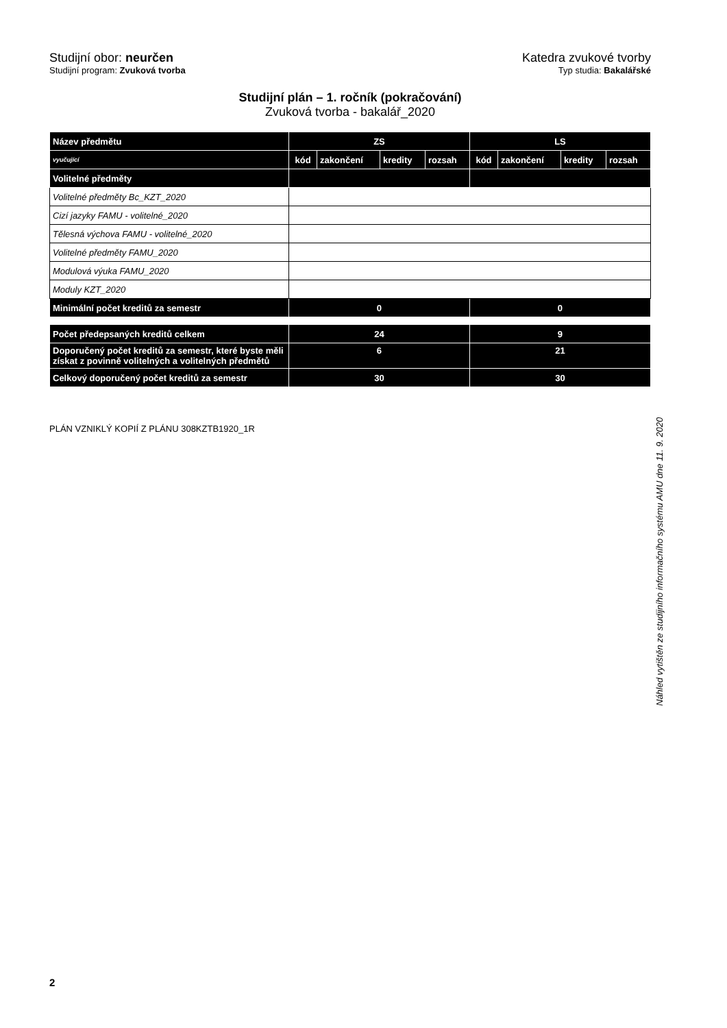Studijní obor: neurčen
Studijní program: Zvuková tvorba
Katedra zvukové tvorby
Typ studia: Bakalářské
Studijní plán – 1. ročník (pokračování)
Zvuková tvorba - bakalář_2020
| Název předmětu | ZS | | | | LS | | | |
| --- | --- | --- | --- | --- | --- | --- | --- | --- |
| vyučující | kód | zakončení | kredity | rozsah | kód | zakončení | kredity | rozsah |
| Volitelné předměty | | | | | | | | |
| Volitelné předměty Bc_KZT_2020 | | | | | | | | |
| Cizí jazyky FAMU - volitelné_2020 | | | | | | | | |
| Tělesná výchova FAMU - volitelné_2020 | | | | | | | | |
| Volitelné předměty FAMU_2020 | | | | | | | | |
| Modulová výuka FAMU_2020 | | | | | | | | |
| Moduly KZT_2020 | | | | | | | | |
| Minimální počet kreditů za semestr | 0 | | | | 0 | | | |
| Počet předepsaných kreditů celkem | 24 | | | | 9 | | | |
| Doporučený počet kreditů za semestr, které byste měli získat z povinně volitelných a volitelných předmětů | 6 | | | | 21 | | | |
| Celkový doporučený počet kreditů za semestr | 30 | | | | 30 | | | |
PLÁN VZNIKLÝ KOPIÍ Z PLÁNU 308KZTB1920_1R
Náhled vytištěn ze studijního informačního systému AMU dne 11. 9. 2020
2